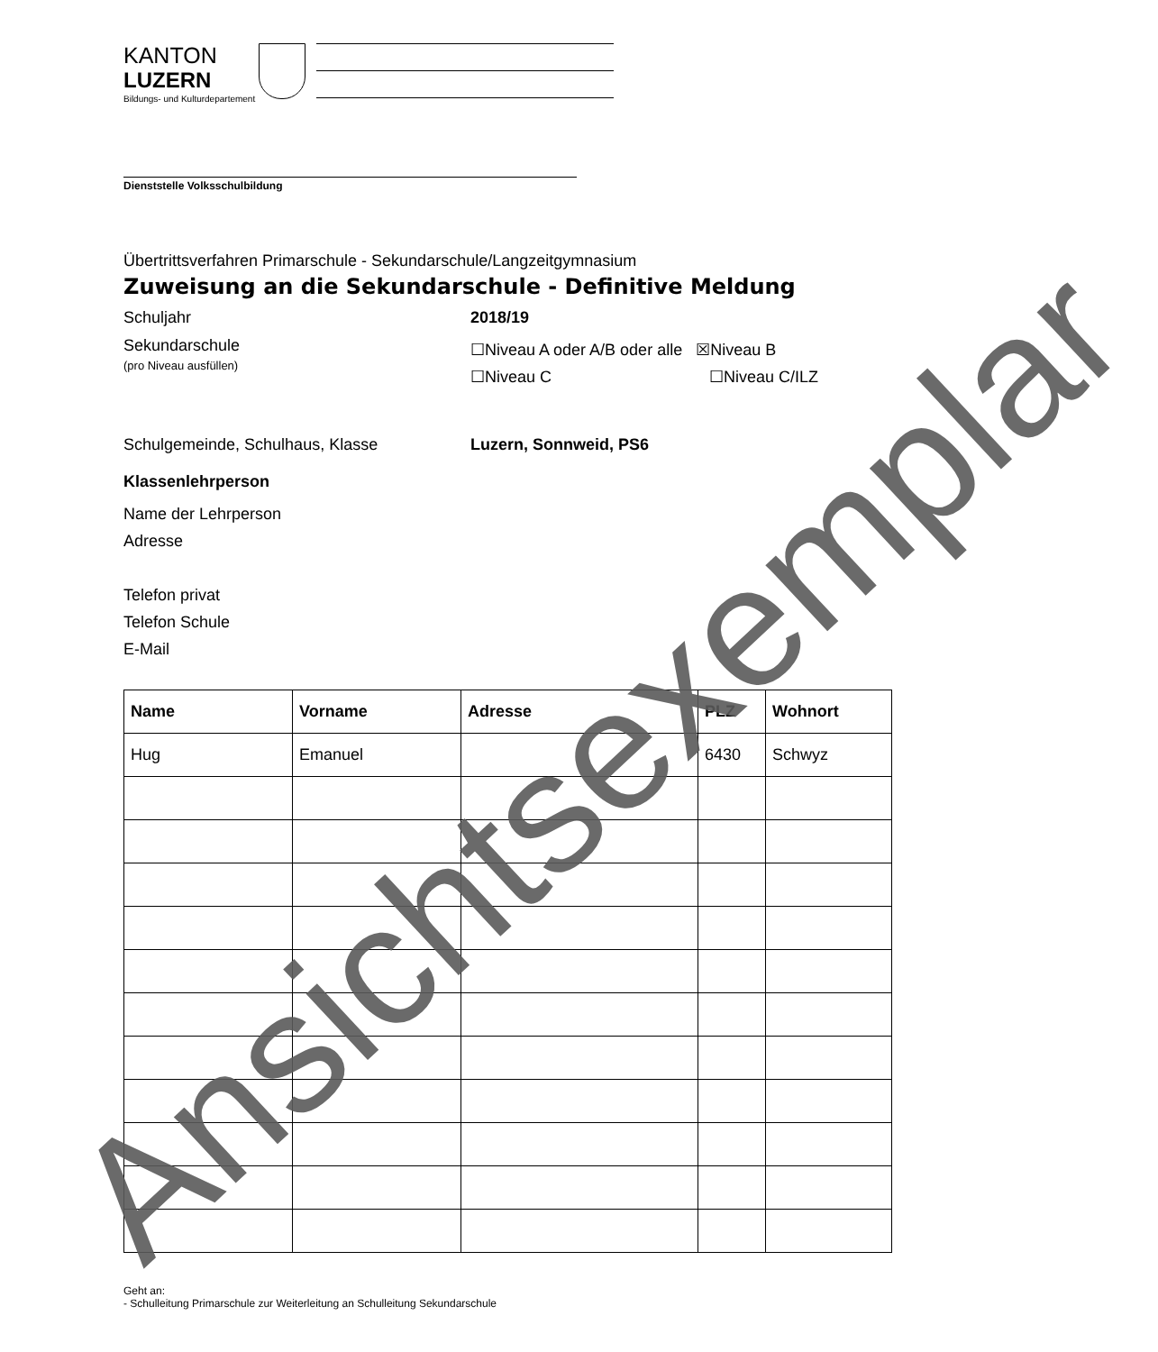KANTON
LUZERN
Bildungs- und Kulturdepartement
Dienststelle Volksschulbildung
Übertrittsverfahren Primarschule - Sekundarschule/Langzeitgymnasium
Zuweisung an die Sekundarschule - Definitive Meldung
Schuljahr 2018/19
Sekundarschule
(pro Niveau ausfüllen)
☐Niveau A oder A/B oder alle ☒Niveau B
☐Niveau C ☐Niveau C/ILZ
Schulgemeinde, Schulhaus, Klasse Luzern, Sonnweid, PS6
Klassenlehrperson
Name der Lehrperson
Adresse
Telefon privat
Telefon Schule
E-Mail
| Name | Vorname | Adresse | PLZ | Wohnort |
| --- | --- | --- | --- | --- |
| Hug | Emanuel | | 6430 | Schwyz |
Geht an:
- Schulleitung Primarschule zur Weiterleitung an Schulleitung Sekundarschule
Ansichtsexemplar